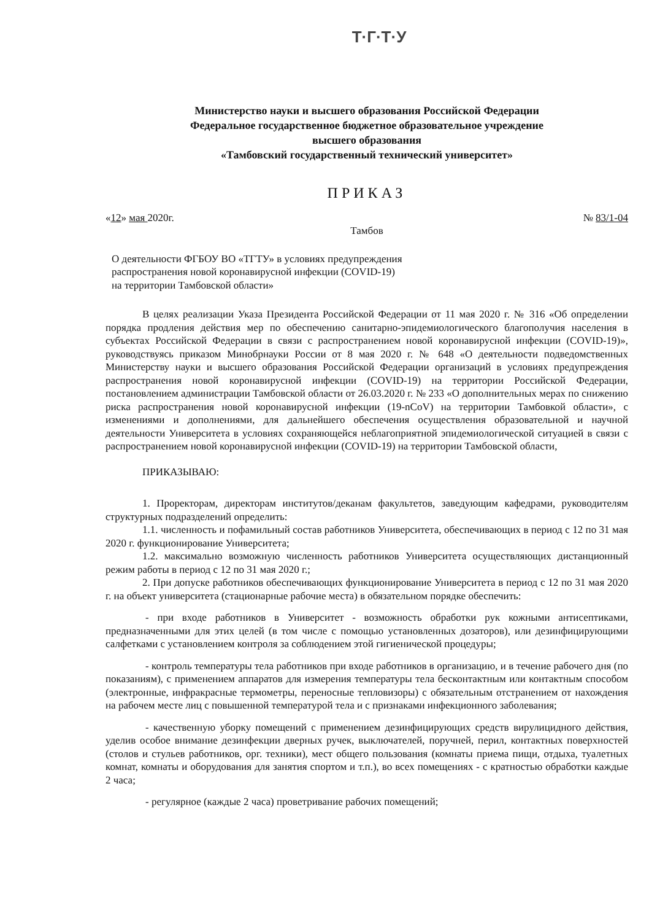Т·Г·Т·У
Министерство науки и высшего образования Российской Федерации
Федеральное государственное бюджетное образовательное учреждение
высшего образования
«Тамбовский государственный технический университет»
ПРИКАЗ
«12» мая 2020г. № 83/1-04
Тамбов
О деятельности ФГБОУ ВО «ТГТУ» в условиях предупреждения
распространения новой коронавирусной инфекции (COVID-19)
на территории Тамбовской области»
В целях реализации Указа Президента Российской Федерации от 11 мая 2020 г. № 316 «Об определении порядка продления действия мер по обеспечению санитарно-эпидемиологического благополучия населения в субъектах Российской Федерации в связи с распространением новой коронавирусной инфекции (COVID-19)», руководствуясь приказом Минобрнауки России от 8 мая 2020 г. № 648 «О деятельности подведомственных Министерству науки и высшего образования Российской Федерации организаций в условиях предупреждения распространения новой коронавирусной инфекции (COVID-19) на территории Российской Федерации, постановлением администрации Тамбовской области от 26.03.2020 г. № 233 «О дополнительных мерах по снижению риска распространения новой коронавирусной инфекции (19-nCoV) на территории Тамбовкой области», с изменениями и дополнениями, для дальнейшего обеспечения осуществления образовательной и научной деятельности Университета в условиях сохраняющейся неблагоприятной эпидемиологической ситуацией в связи с распространением новой коронавирусной инфекции (COVID-19) на территории Тамбовской области,
ПРИКАЗЫВАЮ:
1. Проректорам, директорам институтов/деканам факультетов, заведующим кафедрами, руководителям структурных подразделений определить:
1.1. численность и пофамильный состав работников Университета, обеспечивающих в период с 12 по 31 мая 2020 г. функционирование Университета;
1.2. максимально возможную численность работников Университета осуществляющих дистанционный режим работы в период с 12 по 31 мая 2020 г.;
2. При допуске работников обеспечивающих функционирование Университета в период с 12 по 31 мая 2020 г. на объект университета (стационарные рабочие места) в обязательном порядке обеспечить:
- при входе работников в Университет - возможность обработки рук кожными антисептиками, предназначенными для этих целей (в том числе с помощью установленных дозаторов), или дезинфицирующими салфетками с установлением контроля за соблюдением этой гигиенической процедуры;
- контроль температуры тела работников при входе работников в организацию, и в течение рабочего дня (по показаниям), с применением аппаратов для измерения температуры тела бесконтактным или контактным способом (электронные, инфракрасные термометры, переносные тепловизоры) с обязательным отстранением от нахождения на рабочем месте лиц с повышенной температурой тела и с признаками инфекционного заболевания;
- качественную уборку помещений с применением дезинфицирующих средств вирулицидного действия, уделив особое внимание дезинфекции дверных ручек, выключателей, поручней, перил, контактных поверхностей (столов и стульев работников, орг. техники), мест общего пользования (комнаты приема пищи, отдыха, туалетных комнат, комнаты и оборудования для занятия спортом и т.п.), во всех помещениях - с кратностью обработки каждые 2 часа;
- регулярное (каждые 2 часа) проветривание рабочих помещений;